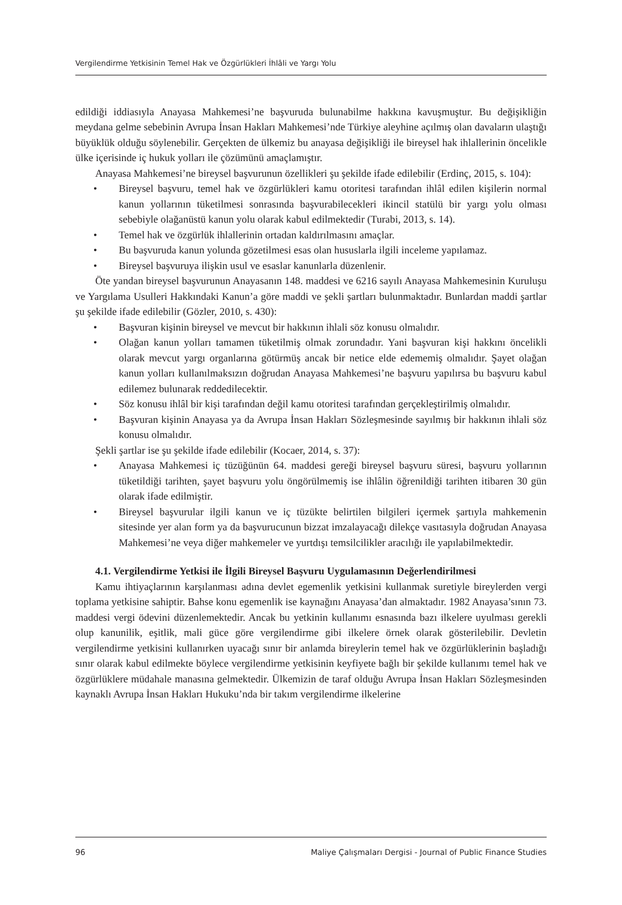Vergilendirme Yetkisinin Temel Hak ve Özgürlükleri İhlâli ve Yargı Yolu
edildiği iddiasıyla Anayasa Mahkemesi’ne başvuruda bulunabilme hakkına kavuşmuştur. Bu değişikliğin meydana gelme sebebinin Avrupa İnsan Hakları Mahkemesi’nde Türkiye aleyhine açılmış olan davaların ulaştığı büyüklük olduğu söylenebilir. Gerçekten de ülkemiz bu anayasa değişikliği ile bireysel hak ihlallerinin öncelikle ülke içerisinde iç hukuk yolları ile çözümünü amaçlamıştır.
Anayasa Mahkemesi’ne bireysel başvurunun özellikleri şu şekilde ifade edilebilir (Erdinç, 2015, s. 104):
• Bireysel başvuru, temel hak ve özgürlükleri kamu otoritesi tarafından ihlâl edilen kişilerin normal kanun yollarının tüketilmesi sonrasında başvurabilecekleri ikincil statülü bir yargı yolu olması sebebiyle olağanüstü kanun yolu olarak kabul edilmektedir (Turabi, 2013, s. 14).
• Temel hak ve özgürlük ihlallerinin ortadan kaldırılmasını amaçlar.
• Bu başvuruda kanun yolunda gözetilmesi esas olan hususlarla ilgili inceleme yapılamaz.
• Bireysel başvuruya ilişkin usul ve esaslar kanunlarla düzenlenir.
Öte yandan bireysel başvurunun Anayasanın 148. maddesi ve 6216 sayılı Anayasa Mahkemesinin Kuruluşu ve Yargılama Usulleri Hakkındaki Kanun’a göre maddi ve şekli şartları bulunmaktadır. Bunlardan maddi şartlar şu şekilde ifade edilebilir (Gözler, 2010, s. 430):
• Başvuran kişinin bireysel ve mevcut bir hakkının ihlali söz konusu olmalıdır.
• Olağan kanun yolları tamamen tüketilmiş olmak zorundadır. Yani başvuran kişi hakkını öncelikli olarak mevcut yargı organlarına götürmüş ancak bir netice elde edememiş olmalıdır. Şayet olağan kanun yolları kullanılmaksızın doğrudan Anayasa Mahkemesi’ne başvuru yapılırsa bu başvuru kabul edilemez bulunarak reddedilecektir.
• Söz konusu ihlâl bir kişi tarafından değil kamu otoritesi tarafından gerçekleştirilmiş olmalıdır.
• Başvuran kişinin Anayasa ya da Avrupa İnsan Hakları Sözleşmesinde sayılmış bir hakkının ihlali söz konusu olmalıdır.
Şekli şartlar ise şu şekilde ifade edilebilir (Kocaer, 2014, s. 37):
• Anayasa Mahkemesi iç tüzüğünün 64. maddesi gereği bireysel başvuru süresi, başvuru yollarının tüketildiği tarihten, şayet başvuru yolu öngörülmemiş ise ihlâlin öğrenildiği tarihten itibaren 30 gün olarak ifade edilmiştir.
• Bireysel başvurular ilgili kanun ve iç tüzükte belirtilen bilgileri içermek şartıyla mahkemenin sitesinde yer alan form ya da başvurucunun bizzat imzalayacağı dilekçe vasıtasıyla doğrudan Anayasa Mahkemesi’ne veya diğer mahkemeler ve yurtdışı temsilcilikler aracılığı ile yapılabilmektedir.
4.1. Vergilendirme Yetkisi ile İlgili Bireysel Başvuru Uygulamasının Değerlendirilmesi
Kamu ihtiyaçlarının karşılanması adına devlet egemenlik yetkisini kullanmak suretiyle bireylerden vergi toplama yetkisine sahiptir. Bahse konu egemenlik ise kaynağını Anayasa’dan almaktadır. 1982 Anayasa’sının 73. maddesi vergi ödevini düzenlemektedir. Ancak bu yetkinin kullanımı esnasında bazı ilkelere uyulması gerekli olup kanunilik, eşitlik, mali güce göre vergilendirme gibi ilkelere örnek olarak gösterilebilir. Devletin vergilendirme yetkisini kullanırken uyacağı sınır bir anlamda bireylerin temel hak ve özgürlüklerinin başladığı sınır olarak kabul edilmekte böylece vergilendirme yetkisinin keyfiyete bağlı bir şekilde kullanımı temel hak ve özgürlüklere müdahale manasına gelmektedir. Ülkemizin de taraf olduğu Avrupa İnsan Hakları Sözleşmesinden kaynaklı Avrupa İnsan Hakları Hukuku’nda bir takım vergilendirme ilkelerine
96 Maliye Çalışmaları Dergisi - Journal of Public Finance Studies